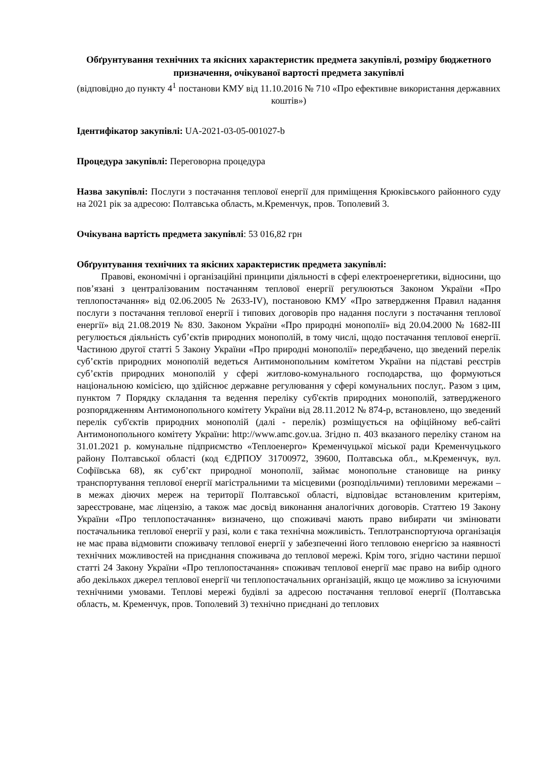Обґрунтування технічних та якісних характеристик предмета закупівлі, розміру бюджетного призначення, очікуваної вартості предмета закупівлі
(відповідно до пункту 4<sup>1</sup> постанови КМУ від 11.10.2016 № 710 «Про ефективне використання державних коштів»)
Ідентифікатор закупівлі: UA-2021-03-05-001027-b
Процедура закупівлі: Переговорна процедура
Назва закупівлі: Послуги з постачання теплової енергії для приміщення Крюківського районного суду на 2021 рік за адресою: Полтавська область, м.Кременчук, пров. Тополевий 3.
Очікувана вартість предмета закупівлі: 53 016,82 грн
Обґрунтування технічних та якісних характеристик предмета закупівлі:
Правові, економічні і організаційні принципи діяльності в сфері електроенергетики, відносини, що пов’язані з централізованим постачанням теплової енергії регулюються Законом України «Про теплопостачання» від 02.06.2005 № 2633-IV), постановою КМУ «Про затвердження Правил надання послуги з постачання теплової енергії і типових договорів про надання послуги з постачання теплової енергії» від 21.08.2019 № 830. Законом України «Про природні монополії» від 20.04.2000 № 1682-III регулюється діяльність суб’єктів природних монополій, в тому числі, щодо постачання теплової енергії. Частиною другої статті 5 Закону України «Про природні монополії» передбачено, що зведений перелік суб’єктів природних монополій ведеться Антимонопольним комітетом України на підставі реєстрів суб’єктів природних монополій у сфері житлово-комунального господарства, що формуються національною комісією, що здійснює державне регулювання у сфері комунальних послуг,. Разом з цим, пунктом 7 Порядку складання та ведення переліку суб'єктів природних монополій, затвердженого розпорядженням Антимонопольного комітету України від 28.11.2012 № 874-р, встановлено, що зведений перелік суб'єктів природних монополій (далі - перелік) розміщується на офіційному веб-сайті Антимонопольного комітету України: http://www.amc.gov.ua. Згідно п. 403 вказаного переліку станом на 31.01.2021 р. комунальне підприємство «Теплоенерго» Кременчуцької міської ради Кременчуцького району Полтавської області (код ЄДРПОУ 31700972, 39600, Полтавська обл., м.Кременчук, вул. Софіївська 68), як суб’єкт природної монополії, займає монопольне становище на ринку транспортування теплової енергії магістральними та місцевими (розподільчими) тепловими мережами – в межах діючих мереж на території Полтавської області, відповідає встановленим критеріям, зареєстроване, має ліцензію, а також має досвід виконання аналогічних договорів. Статтею 19 Закону України «Про теплопостачання» визначено, що споживачі мають право вибирати чи змінювати постачальника теплової енергії у разі, коли є така технічна можливість. Теплотранспортуюча організація не має права відмовити споживачу теплової енергії у забезпеченні його тепловою енергією за наявності технічних можливостей на приєднання споживача до теплової мережі. Крім того, згідно частини першої статті 24 Закону України «Про теплопостачання» споживач теплової енергії має право на вибір одного або декількох джерел теплової енергії чи теплопостачальних організацій, якщо це можливо за існуючими технічними умовами. Теплові мережі будівлі за адресою постачання теплової енергії (Полтавська область, м. Кременчук, пров. Тополевий 3) технічно приєднані до теплових